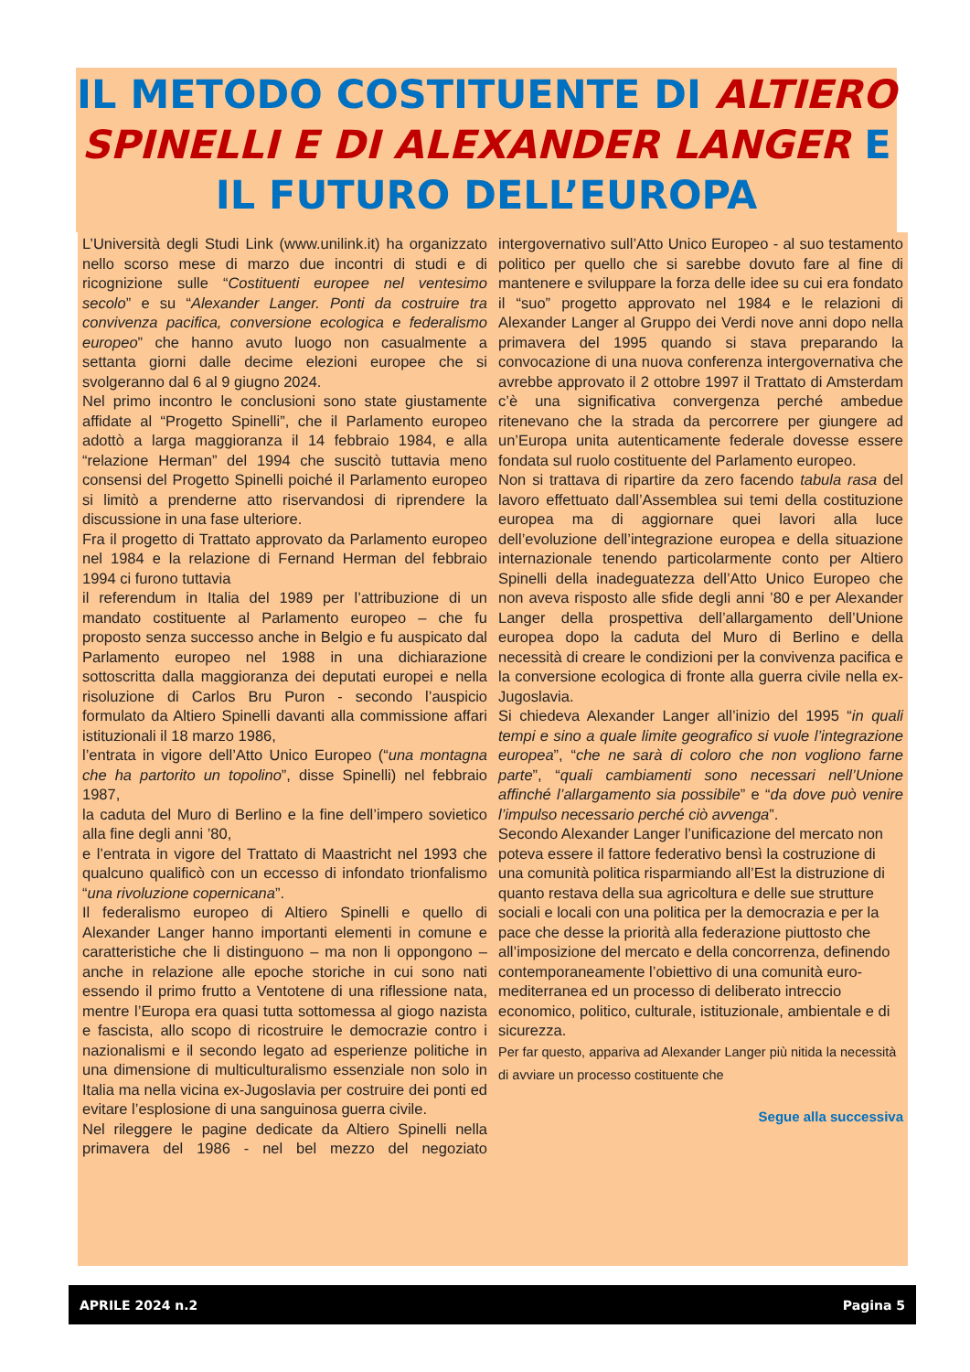IL METODO COSTITUENTE DI ALTIERO SPINELLI E DI ALEXANDER LANGER E IL FUTURO DELL’EUROPA
L’Università degli Studi Link (www.unilink.it) ha organizzato nello scorso mese di marzo due incontri di studi e di ricognizione sulle “Costituenti europee nel ventesimo secolo” e su “Alexander Langer. Ponti da costruire tra convivenza pacifica, conversione ecologica e federalismo europeo” che hanno avuto luogo non casualmente a settanta giorni dalle decime elezioni europee che si svolgeranno dal 6 al 9 giugno 2024.
Nel primo incontro le conclusioni sono state giustamente affidate al “Progetto Spinelli”, che il Parlamento europeo adottò a larga maggioranza il 14 febbraio 1984, e alla “relazione Herman” del 1994 che suscitò tuttavia meno consensi del Progetto Spinelli poiché il Parlamento europeo si limitò a prenderne atto riservandosi di riprendere la discussione in una fase ulteriore.
Fra il progetto di Trattato approvato da Parlamento europeo nel 1984 e la relazione di Fernand Herman del febbraio 1994 ci furono tuttavia
il referendum in Italia del 1989 per l’attribuzione di un mandato costituente al Parlamento europeo – che fu proposto senza successo anche in Belgio e fu auspicato dal Parlamento europeo nel 1988 in una dichiarazione sottoscritta dalla maggioranza dei deputati europei e nella risoluzione di Carlos Bru Puron - secondo l’auspicio formulato da Altiero Spinelli davanti alla commissione affari istituzionali il 18 marzo 1986,
l’entrata in vigore dell’Atto Unico Europeo (“una montagna che ha partorito un topolino”, disse Spinelli) nel febbraio 1987,
la caduta del Muro di Berlino e la fine dell’impero sovietico alla fine degli anni ’80,
e l’entrata in vigore del Trattato di Maastricht nel 1993 che qualcuno qualificò con un eccesso di infondato trionfalismo “una rivoluzione copernicana”.
Il federalismo europeo di Altiero Spinelli e quello di Alexander Langer hanno importanti elementi in comune e caratteristiche che li distinguono – ma non li oppongono – anche in relazione alle epoche storiche in cui sono nati essendo il primo frutto a Ventotene di una riflessione nata, mentre l’Europa era quasi tutta sottomessa al giogo nazista e fascista, allo scopo di ricostruire le democrazie contro i nazionalismi e il secondo legato ad esperienze politiche in una dimensione di multiculturalismo essenziale non solo in Italia ma nella vicina ex-Jugoslavia per costruire dei ponti ed evitare l’esplosione di una sanguinosa guerra civile.
Nel rileggere le pagine dedicate da Altiero Spinelli nella primavera del 1986 - nel bel mezzo del negoziato intergovernativo sull’Atto Unico Europeo - al suo testamento politico per quello che si sarebbe dovuto fare al fine di mantenere e sviluppare la forza delle idee su cui era fondato il “suo” progetto approvato nel 1984 e le relazioni di Alexander Langer al Gruppo dei Verdi nove anni dopo nella primavera del 1995 quando si stava preparando la convocazione di una nuova conferenza intergovernativa che avrebbe approvato il 2 ottobre 1997 il Trattato di Amsterdam c’è una significativa convergenza perché ambedue ritenevano che la strada da percorrere per giungere ad un’Europa unita autenticamente federale dovesse essere fondata sul ruolo costituente del Parlamento europeo.
Non si trattava di ripartire da zero facendo tabula rasa del lavoro effettuato dall’Assemblea sui temi della costituzione europea ma di aggiornare quei lavori alla luce dell’evoluzione dell’integrazione europea e della situazione internazionale tenendo particolarmente conto per Altiero Spinelli della inadeguatezza dell’Atto Unico Europeo che non aveva risposto alle sfide degli anni ’80 e per Alexander Langer della prospettiva dell’allargamento dell’Unione europea dopo la caduta del Muro di Berlino e della necessità di creare le condizioni per la convivenza pacifica e la conversione ecologica di fronte alla guerra civile nella ex-Jugoslavia.
Si chiedeva Alexander Langer all’inizio del 1995 “in quali tempi e sino a quale limite geografico si vuole l’integrazione europea”, “che ne sarà di coloro che non vogliono farne parte”, “quali cambiamenti sono necessari nell’Unione affinché l’allargamento sia possibile” e “da dove può venire l’impulso necessario perché ciò avvenga”.
Secondo Alexander Langer l’unificazione del mercato non poteva essere il fattore federativo bensì la costruzione di una comunità politica risparmiando all’Est la distruzione di quanto restava della sua agricoltura e delle sue strutture sociali e locali con una politica per la democrazia e per la pace che desse la priorità alla federazione piuttosto che all’imposizione del mercato e della concorrenza, definendo contemporaneamente l’obiettivo di una comunità euro-mediterranea ed un processo di deliberato intreccio economico, politico, culturale, istituzionale, ambientale e di sicurezza.
Per far questo, appariva ad Alexander Langer più nitida la necessità di avviare un processo costituente che
Segue alla successiva
APRILE 2024 n.2 Pagina 5